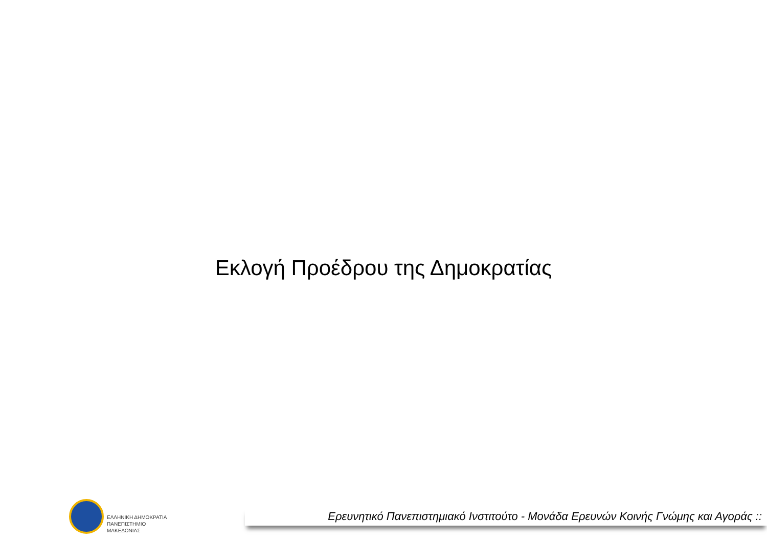Εκλογή Προέδρου της Δημοκρατίας
ΕΛΛΗΝΙΚΗ ΔΗΜΟΚΡΑΤΙΑ
ΠΑΝΕΠΙΣΤΗΜΙΟ
ΜΑΚΕΔΟΝΙΑΣ
Ερευνητικό Πανεπιστημιακό Ινστιτούτο - Μονάδα Ερευνών Κοινής Γνώμης και Αγοράς ::